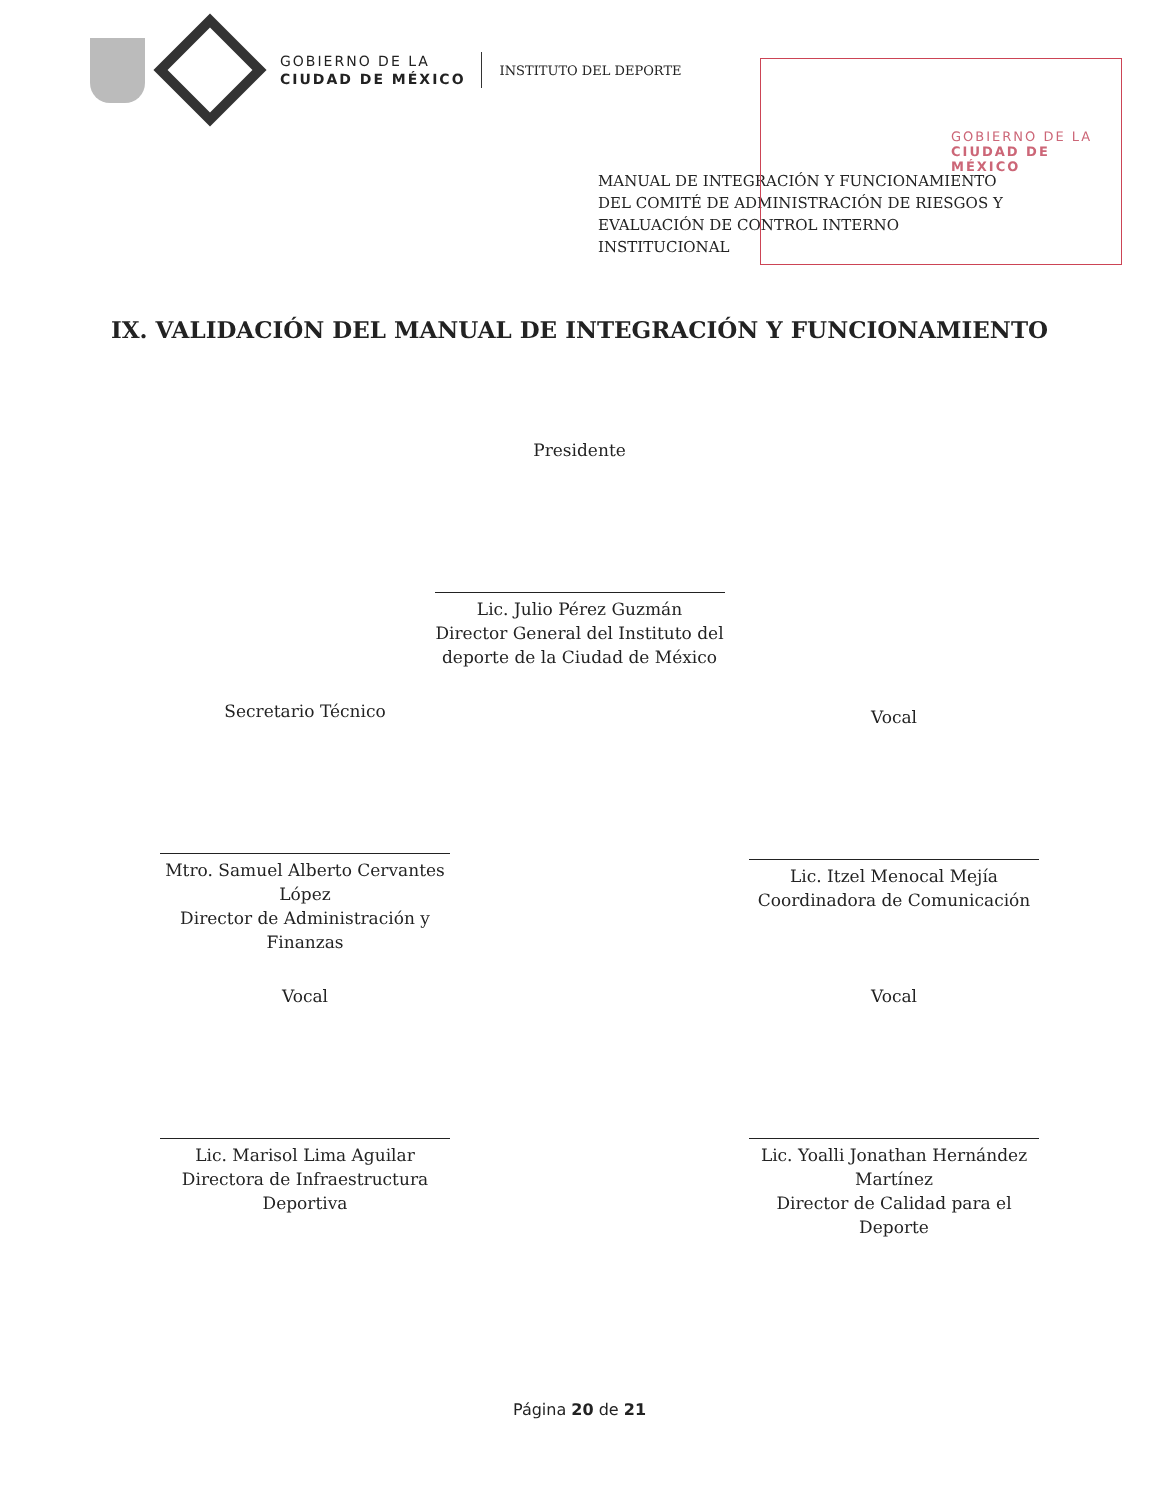GOBIERNO DE LA
CIUDAD DE MÉXICO
INSTITUTO DEL DEPORTE
GOBIERNO DE LA
CIUDAD DE MÉXICO
MANUAL DE INTEGRACIÓN Y FUNCIONAMIENTO DEL COMITÉ DE ADMINISTRACIÓN DE RIESGOS Y EVALUACIÓN DE CONTROL INTERNO INSTITUCIONAL
IX. VALIDACIÓN DEL MANUAL DE INTEGRACIÓN Y FUNCIONAMIENTO
Presidente
Lic. Julio Pérez Guzmán
Director General del Instituto del deporte de la Ciudad de México
Secretario Técnico
Mtro. Samuel Alberto Cervantes López
Director de Administración y Finanzas
Vocal
Lic. Itzel Menocal Mejía
Coordinadora de Comunicación
Vocal
Lic. Marisol Lima Aguilar
Directora de Infraestructura Deportiva
Vocal
Lic. Yoalli Jonathan Hernández Martínez
Director de Calidad para el Deporte
Página 20 de 21